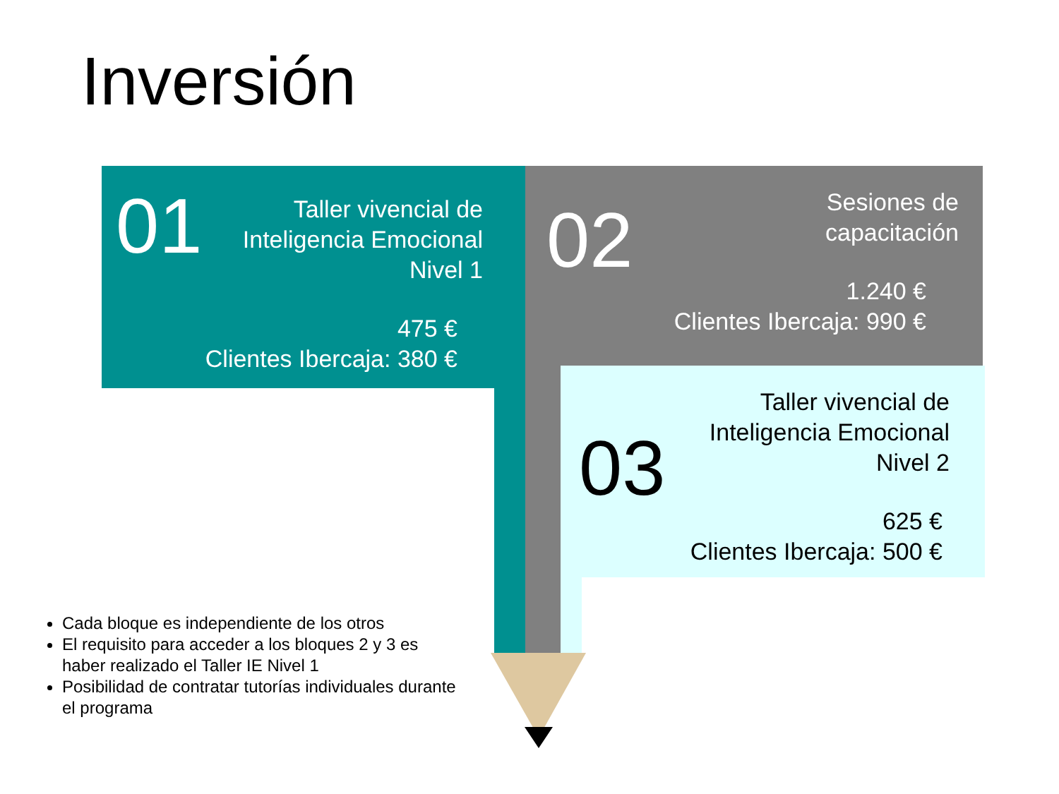Inversión
01
Taller vivencial de
Inteligencia Emocional
Nivel 1
475 €
Clientes Ibercaja: 380 €
02
Sesiones de
capacitación
1.240 €
Clientes Ibercaja: 990 €
03
Taller vivencial de
Inteligencia Emocional
Nivel 2
625 €
Clientes Ibercaja: 500 €
Cada bloque es independiente de los otros
El requisito para acceder a los bloques 2 y 3 es haber realizado el Taller IE Nivel 1
Posibilidad de contratar tutorías individuales durante el programa